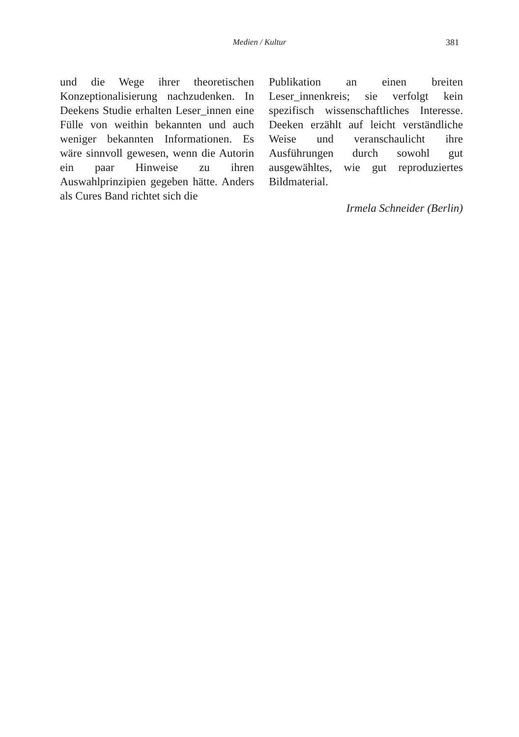Medien / Kultur 381
und die Wege ihrer theoretischen Konzeptionalisierung nachzudenken. In Deekens Studie erhalten Leser_innen eine Fülle von weithin bekannten und auch weniger bekannten Informationen. Es wäre sinnvoll gewesen, wenn die Autorin ein paar Hinweise zu ihren Auswahlprinzipien gegeben hätte. Anders als Cures Band richtet sich die
Publikation an einen breiten Leser_innenkreis; sie verfolgt kein spezifisch wissenschaftliches Interesse. Deeken erzählt auf leicht verständliche Weise und veranschaulicht ihre Ausführungen durch sowohl gut ausgewähltes, wie gut reproduziertes Bildmaterial.
Irmela Schneider (Berlin)